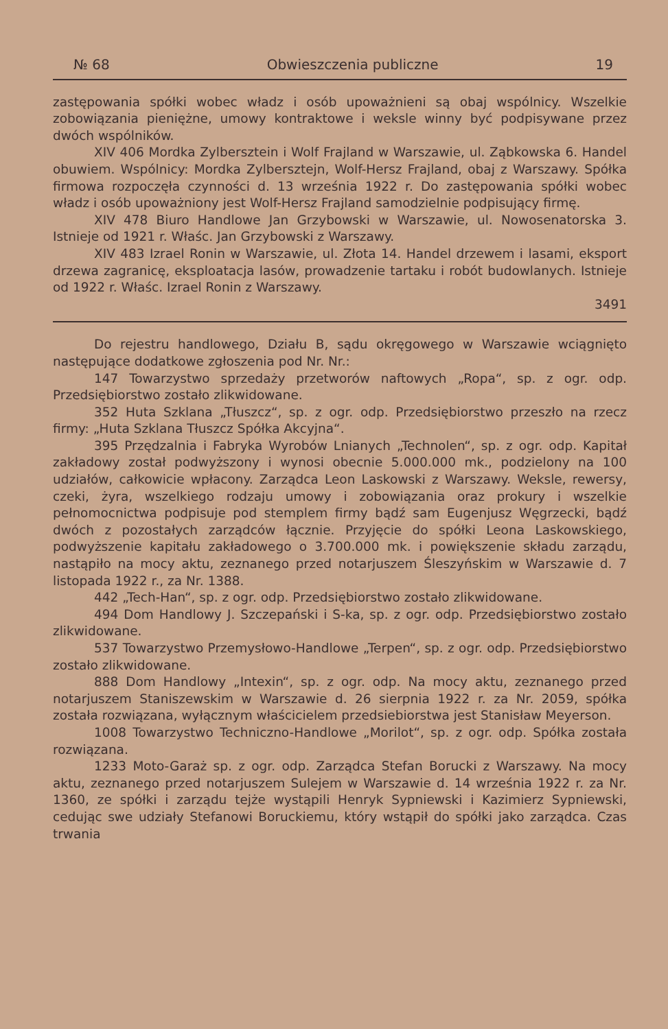№ 68 Obwieszczenia publiczne 19
zastępowania spółki wobec władz i osób upoważnieni są obaj wspólnicy. Wszelkie zobowiązania pieniężne, umowy kontraktowe i weksle winny być podpisywane przez dwóch wspólników.
XIV 406 Mordka Zylbersztein i Wolf Frajland w Warszawie, ul. Ząbkowska 6. Handel obuwiem. Wspólnicy: Mordka Zylbersztejn, Wolf-Hersz Frajland, obaj z Warszawy. Spółka firmowa rozpoczęła czynności d. 13 września 1922 r. Do zastępowania spółki wobec władz i osób upoważniony jest Wolf-Hersz Frajland samodzielnie podpisujący firmę.
XIV 478 Biuro Handlowe Jan Grzybowski w Warszawie, ul. Nowosenatorska 3. Istnieje od 1921 r. Właśc. Jan Grzybowski z Warszawy.
XIV 483 Izrael Ronin w Warszawie, ul. Złota 14. Handel drzewem i lasami, eksport drzewa zagranicę, eksploatacja lasów, prowadzenie tartaku i robót budowlanych. Istnieje od 1922 r. Właśc. Izrael Ronin z Warszawy.
3491
Do rejestru handlowego, Działu B, sądu okręgowego w Warszawie wciągnięto następujące dodatkowe zgłoszenia pod Nr. Nr.:
147 Towarzystwo sprzedaży przetworów naftowych „Ropa“, sp. z ogr. odp. Przedsiębiorstwo zostało zlikwidowane.
352 Huta Szklana „Tłuszcz“, sp. z ogr. odp. Przedsiębiorstwo przeszło na rzecz firmy: „Huta Szklana Tłuszcz Spółka Akcyjna“.
395 Przędzalnia i Fabryka Wyrobów Lnianych „Technolen“, sp. z ogr. odp. Kapitał zakładowy został podwyższony i wynosi obecnie 5.000.000 mk., podzielony na 100 udziałów, całkowicie wpłacony. Zarządca Leon Laskowski z Warszawy. Weksle, rewersy, czeki, żyra, wszelkiego rodzaju umowy i zobowiązania oraz prokury i wszelkie pełnomocnictwa podpisuje pod stemplem firmy bądź sam Eugenjusz Węgrzecki, bądź dwóch z pozostałych zarządców łącznie. Przyjęcie do spółki Leona Laskowskiego, podwyższenie kapitału zakładowego o 3.700.000 mk. i powiększenie składu zarządu, nastąpiło na mocy aktu, zeznanego przed notarjuszem Śleszyńskim w Warszawie d. 7 listopada 1922 r., za Nr. 1388.
442 „Tech-Han“, sp. z ogr. odp. Przedsiębiorstwo zostało zlikwidowane.
494 Dom Handlowy J. Szczepański i S-ka, sp. z ogr. odp. Przedsiębiorstwo zostało zlikwidowane.
537 Towarzystwo Przemysłowo-Handlowe „Terpen“, sp. z ogr. odp. Przedsiębiorstwo zostało zlikwidowane.
888 Dom Handlowy „Intexin“, sp. z ogr. odp. Na mocy aktu, zeznanego przed notarjuszem Staniszewskim w Warszawie d. 26 sierpnia 1922 r. za Nr. 2059, spółka została rozwiązana, wyłącznym właścicielem przedsiebiorstwa jest Stanisław Meyerson.
1008 Towarzystwo Techniczno-Handlowe „Morilot“, sp. z ogr. odp. Spółka została rozwiązana.
1233 Moto-Garaż sp. z ogr. odp. Zarządca Stefan Borucki z Warszawy. Na mocy aktu, zeznanego przed notarjuszem Sulejem w Warszawie d. 14 września 1922 r. za Nr. 1360, ze spółki i zarządu tejże wystąpili Henryk Sypniewski i Kazimierz Sypniewski, cedując swe udziały Stefanowi Boruckiemu, który wstąpił do spółki jako zarządca. Czas trwania